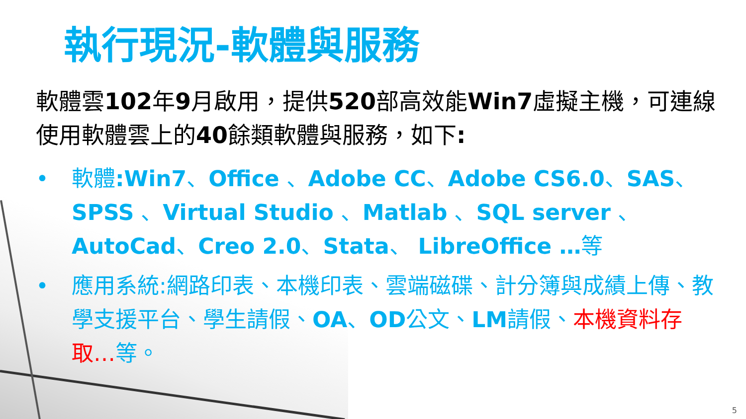執行現況-軟體與服務
軟體雲102年9月啟用，提供520部高效能Win7虛擬主機，可連線使用軟體雲上的40餘類軟體與服務，如下:
• 軟體:Win7、Office 、Adobe CC、Adobe CS6.0、SAS、SPSS 、Virtual Studio 、Matlab 、SQL server 、AutoCad、Creo 2.0、Stata、 LibreOffice …等
• 應用系統:網路印表、本機印表、雲端磁碟、計分簿與成績上傳、教學支援平台、學生請假、OA、OD公文、LM請假、本機資料存取…等。
5